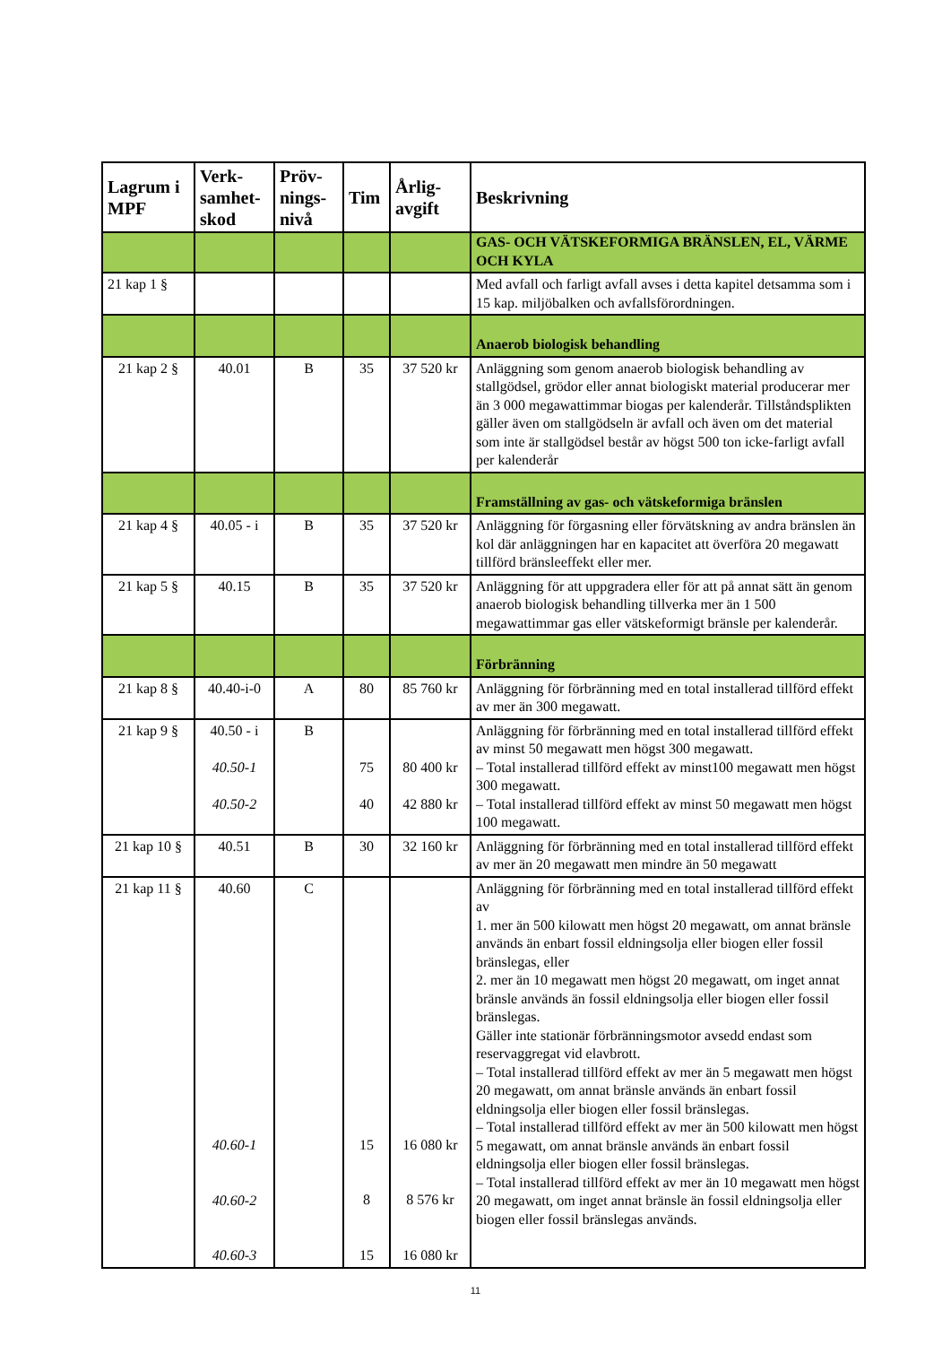| Lagrum i MPF | Verk-samhet-skod | Pröv-nings-nivå | Tim | Årlig-avgift | Beskrivning |
| --- | --- | --- | --- | --- | --- |
| | | | | | GAS- OCH VÄTSKEFORMIGA BRÄNSLEN, EL, VÄRME OCH KYLA |
| 21 kap 1 § | | | | | Med avfall och farligt avfall avses i detta kapitel detsamma som i 15 kap. miljöbalken och avfallsförordningen. |
| | | | | | Anaerob biologisk behandling |
| 21 kap 2 § | 40.01 | B | 35 | 37 520 kr | Anläggning som genom anaerob biologisk behandling av stallgödsel, grödor eller annat biologiskt material producerar mer än 3 000 megawattimmar biogas per kalenderår. Tillståndsplikten gäller även om stallgödseln är avfall och även om det material som inte är stallgödsel består av högst 500 ton icke-farligt avfall per kalenderår |
| | | | | | Framställning av gas- och vätskeformiga bränslen |
| 21 kap 4 § | 40.05 - i | B | 35 | 37 520 kr | Anläggning för förgasning eller förvätskning av andra bränslen än kol där anläggningen har en kapacitet att överföra 20 megawatt tillförd bränsleeffekt eller mer. |
| 21 kap 5 § | 40.15 | B | 35 | 37 520 kr | Anläggning för att uppgradera eller för att på annat sätt än genom anaerob biologisk behandling tillverka mer än 1 500 megawattimmar gas eller vätskeformigt bränsle per kalenderår. |
| | | | | | Förbränning |
| 21 kap 8 § | 40.40-i-0 | A | 80 | 85 760 kr | Anläggning för förbränning med en total installerad tillförd effekt av mer än 300 megawatt. |
| 21 kap 9 § | 40.50 - i 40.50-1 40.50-2 | B | 75 40 | 80 400 kr 42 880 kr | Anläggning för förbränning med en total installerad tillförd effekt av minst 50 megawatt men högst 300 megawatt. – Total installerad tillförd effekt av minst100 megawatt men högst 300 megawatt. – Total installerad tillförd effekt av minst 50 megawatt men högst 100 megawatt. |
| 21 kap 10 § | 40.51 | B | 30 | 32 160 kr | Anläggning för förbränning med en total installerad tillförd effekt av mer än 20 megawatt men mindre än 50 megawatt |
| 21 kap 11 § | 40.60 40.60-1 40.60-2 40.60-3 | C | 15 8 15 | 16 080 kr 8 576 kr 16 080 kr | Anläggning för förbränning med en total installerad tillförd effekt av 1. mer än 500 kilowatt men högst 20 megawatt, om annat bränsle används än enbart fossil eldningsolja eller biogen eller fossil bränslegas, eller 2. mer än 10 megawatt men högst 20 megawatt, om inget annat bränsle används än fossil eldningsolja eller biogen eller fossil bränslegas. Gäller inte stationär förbränningsmotor avsedd endast som reservaggregat vid elavbrott. – Total installerad tillförd effekt av mer än 5 megawatt men högst 20 megawatt, om annat bränsle används än enbart fossil eldningsolja eller biogen eller fossil bränslegas. – Total installerad tillförd effekt av mer än 500 kilowatt men högst 5 megawatt, om annat bränsle används än enbart fossil eldningsolja eller biogen eller fossil bränslegas. – Total installerad tillförd effekt av mer än 10 megawatt men högst 20 megawatt, om inget annat bränsle än fossil eldningsolja eller biogen eller fossil bränslegas används. |
11